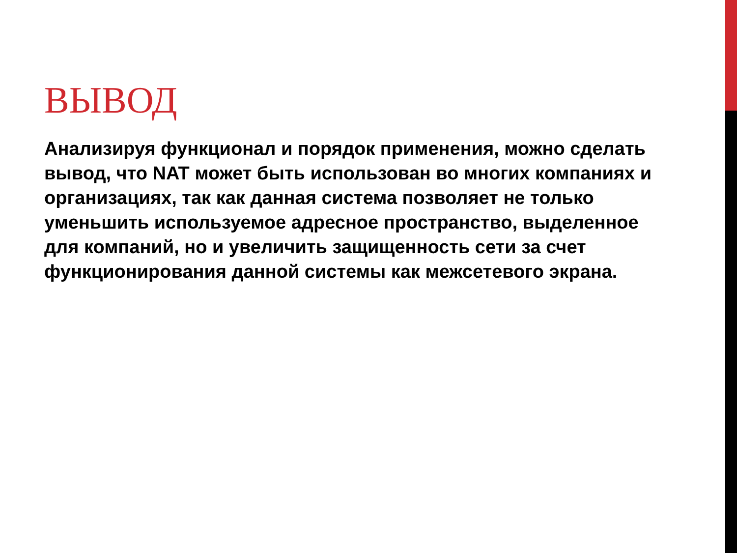ВЫВОД
Анализируя функционал и порядок применения, можно сделать вывод, что NAT может быть использован во многих компаниях и организациях, так как данная система позволяет не только уменьшить используемое адресное пространство, выделенное для компаний, но и увеличить защищенность сети за счет функционирования данной системы как межсетевого экрана.